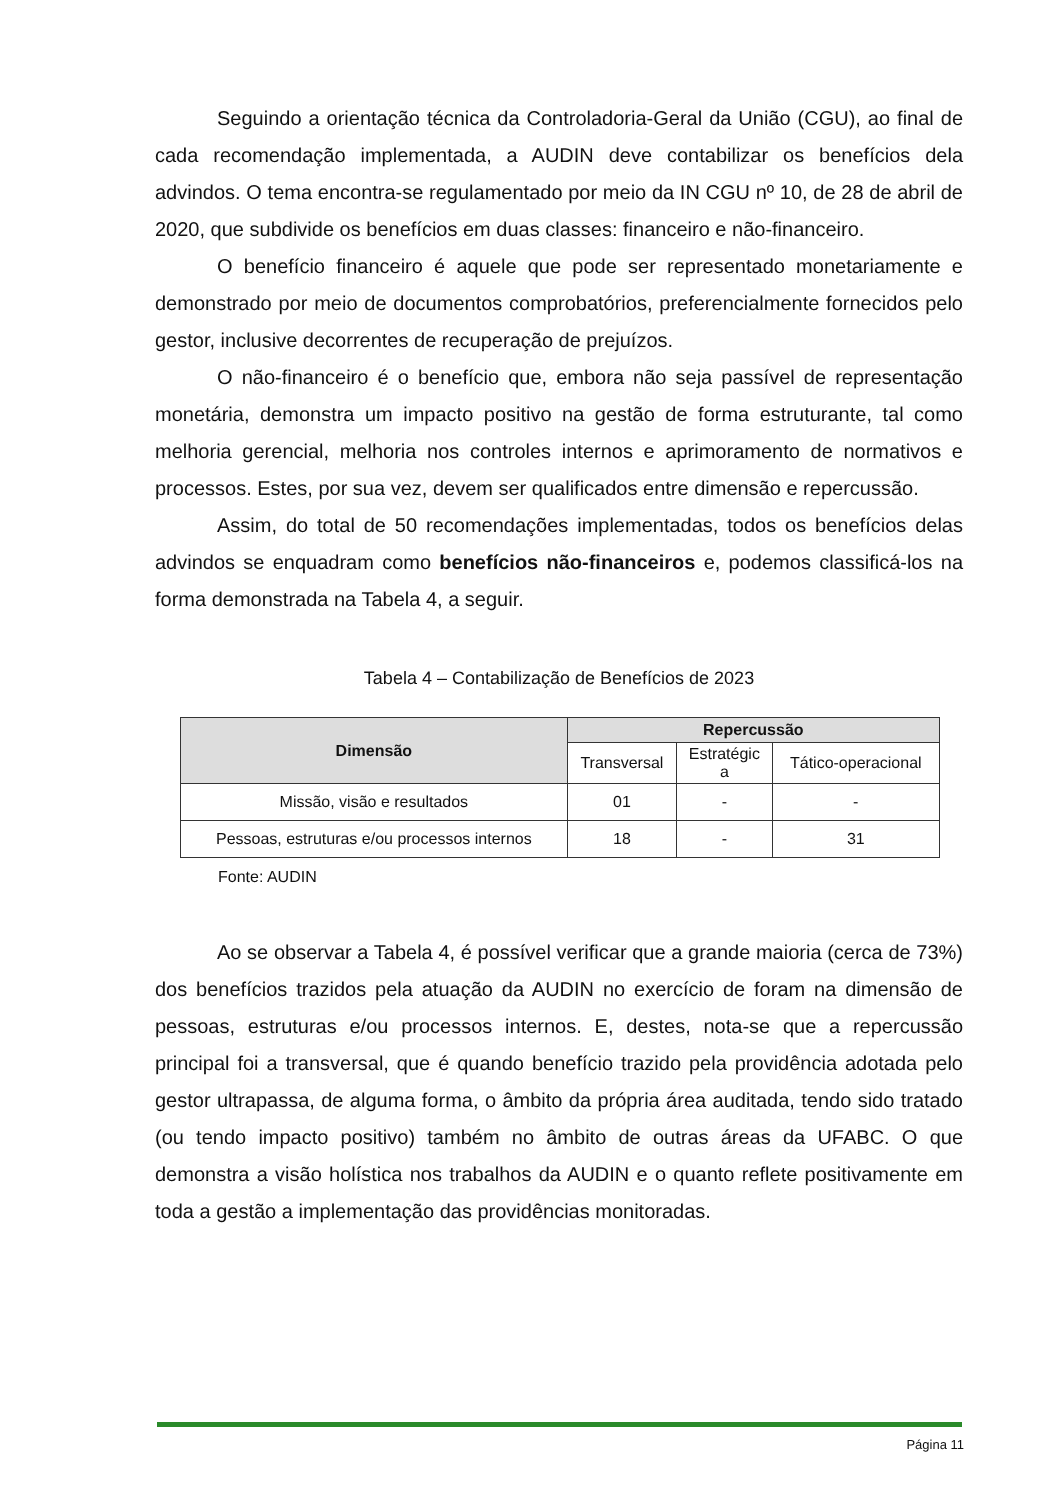Seguindo a orientação técnica da Controladoria-Geral da União (CGU), ao final de cada recomendação implementada, a AUDIN deve contabilizar os benefícios dela advindos. O tema encontra-se regulamentado por meio da IN CGU nº 10, de 28 de abril de 2020, que subdivide os benefícios em duas classes: financeiro e não-financeiro.
O benefício financeiro é aquele que pode ser representado monetariamente e demonstrado por meio de documentos comprobatórios, preferencialmente fornecidos pelo gestor, inclusive decorrentes de recuperação de prejuízos.
O não-financeiro é o benefício que, embora não seja passível de representação monetária, demonstra um impacto positivo na gestão de forma estruturante, tal como melhoria gerencial, melhoria nos controles internos e aprimoramento de normativos e processos. Estes, por sua vez, devem ser qualificados entre dimensão e repercussão.
Assim, do total de 50 recomendações implementadas, todos os benefícios delas advindos se enquadram como benefícios não-financeiros e, podemos classificá-los na forma demonstrada na Tabela 4, a seguir.
Tabela 4 – Contabilização de Benefícios de 2023
| Dimensão | Repercussão | | |
| --- | --- | --- | --- |
| | Transversal | Estratégic a | Tático-operacional |
| Missão, visão e resultados | 01 | - | - |
| Pessoas, estruturas e/ou processos internos | 18 | - | 31 |
Fonte: AUDIN
Ao se observar a Tabela 4, é possível verificar que a grande maioria (cerca de 73%) dos benefícios trazidos pela atuação da AUDIN no exercício de foram na dimensão de pessoas, estruturas e/ou processos internos. E, destes, nota-se que a repercussão principal foi a transversal, que é quando benefício trazido pela providência adotada pelo gestor ultrapassa, de alguma forma, o âmbito da própria área auditada, tendo sido tratado (ou tendo impacto positivo) também no âmbito de outras áreas da UFABC. O que demonstra a visão holística nos trabalhos da AUDIN e o quanto reflete positivamente em toda a gestão a implementação das providências monitoradas.
Página 11